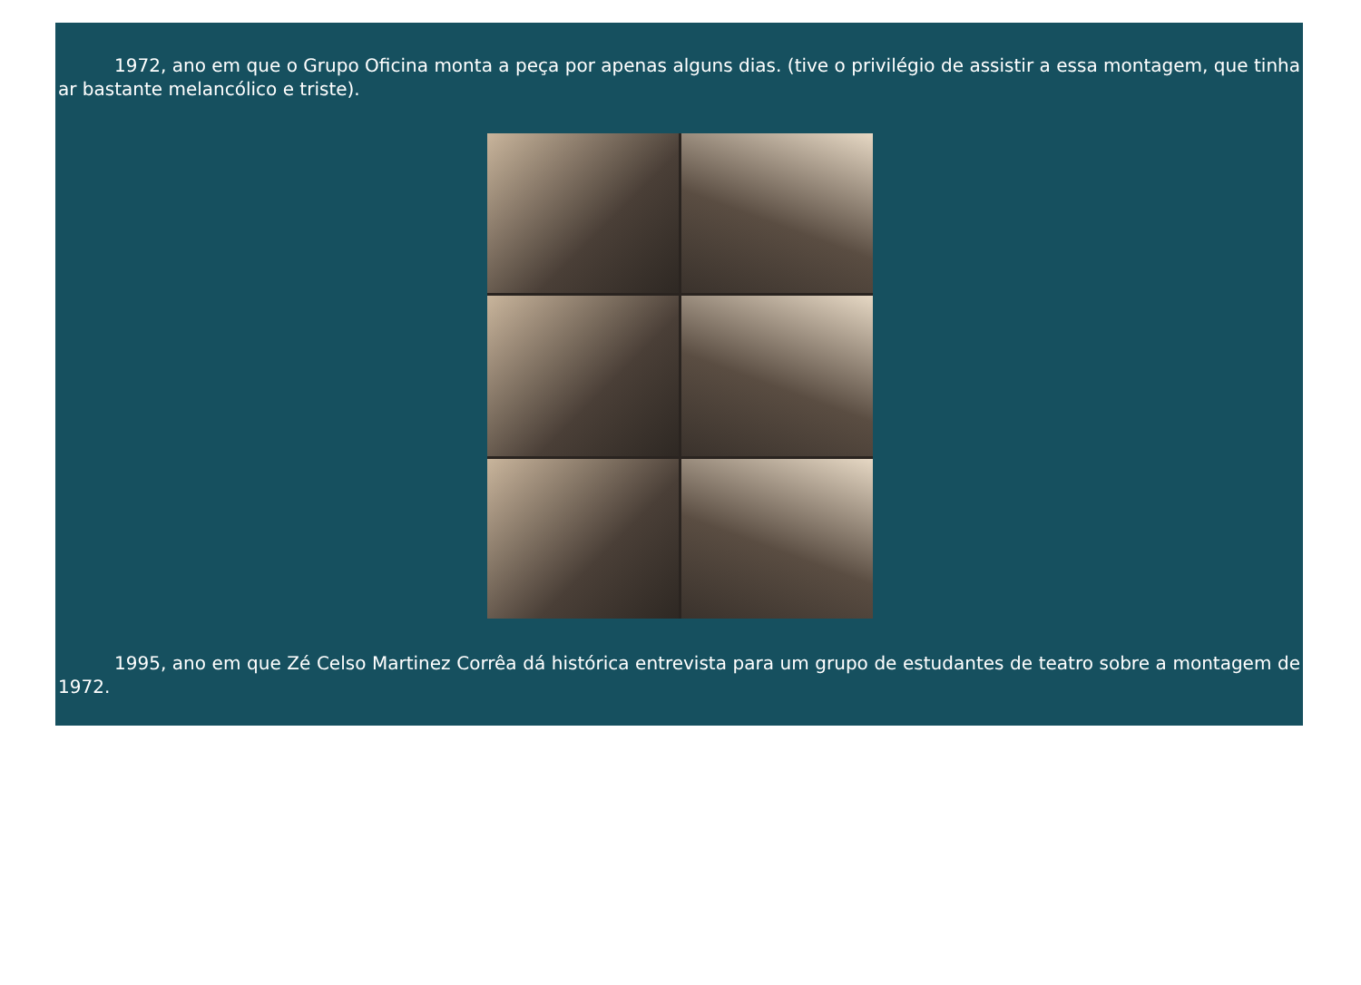1972, ano em que o Grupo Oficina monta a peça por apenas alguns dias. (tive o privilégio de assistir a essa montagem, que tinha ar bastante melancólico e triste).
1995, ano em que Zé Celso Martinez Corrêa dá histórica entrevista para um grupo de estudantes de teatro sobre a montagem de 1972.